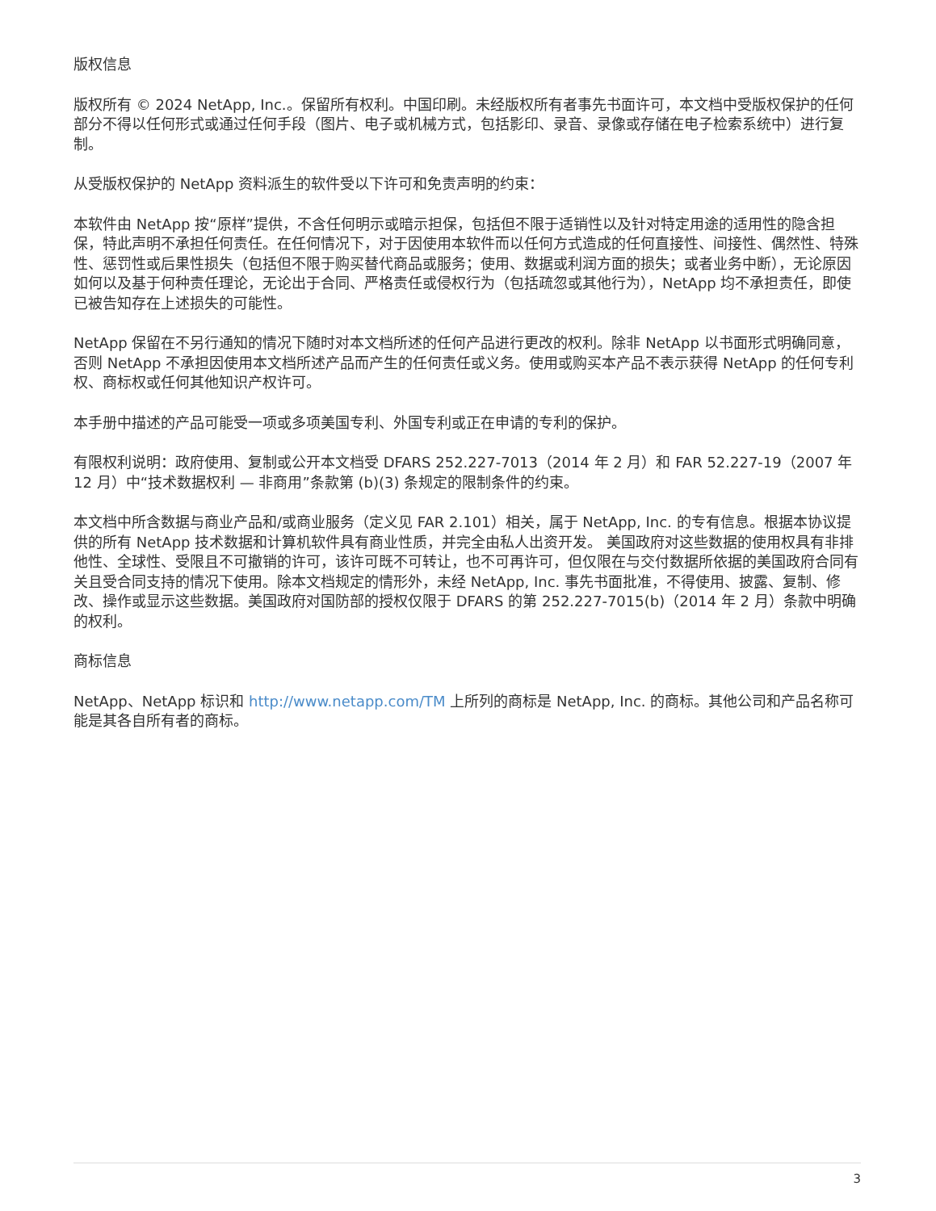版权信息
版权所有 © 2024 NetApp, Inc.。保留所有权利。中国印刷。未经版权所有者事先书面许可，本文档中受版权保护的任何部分不得以任何形式或通过任何手段（图片、电子或机械方式，包括影印、录音、录像或存储在电子检索系统中）进行复制。
从受版权保护的 NetApp 资料派生的软件受以下许可和免责声明的约束：
本软件由 NetApp 按“原样”提供，不含任何明示或暗示担保，包括但不限于适销性以及针对特定用途的适用性的隐含担保，特此声明不承担任何责任。在任何情况下，对于因使用本软件而以任何方式造成的任何直接性、间接性、偶然性、特殊性、惩罚性或后果性损失（包括但不限于购买替代商品或服务；使用、数据或利润方面的损失；或者业务中断），无论原因如何以及基于何种责任理论，无论出于合同、严格责任或侵权行为（包括疏忽或其他行为），NetApp 均不承担责任，即使已被告知存在上述损失的可能性。
NetApp 保留在不另行通知的情况下随时对本文档所述的任何产品进行更改的权利。除非 NetApp 以书面形式明确同意，否则 NetApp 不承担因使用本文档所述产品而产生的任何责任或义务。使用或购买本产品不表示获得 NetApp 的任何专利权、商标权或任何其他知识产权许可。
本手册中描述的产品可能受一项或多项美国专利、外国专利或正在申请的专利的保护。
有限权利说明：政府使用、复制或公开本文档受 DFARS 252.227-7013（2014 年 2 月）和 FAR 52.227-19（2007 年 12 月）中“技术数据权利 — 非商用”条款第 (b)(3) 条规定的限制条件的约束。
本文档中所含数据与商业产品和/或商业服务（定义见 FAR 2.101）相关，属于 NetApp, Inc. 的专有信息。根据本协议提供的所有 NetApp 技术数据和计算机软件具有商业性质，并完全由私人出资开发。 美国政府对这些数据的使用权具有非排他性、全球性、受限且不可撤销的许可，该许可既不可转让，也不可再许可，但仅限在与交付数据所依据的美国政府合同有关且受合同支持的情况下使用。除本文档规定的情形外，未经 NetApp, Inc. 事先书面批准，不得使用、披露、复制、修改、操作或显示这些数据。美国政府对国防部的授权仅限于 DFARS 的第 252.227-7015(b)（2014 年 2 月）条款中明确的权利。
商标信息
NetApp、NetApp 标识和 http://www.netapp.com/TM 上所列的商标是 NetApp, Inc. 的商标。其他公司和产品名称可能是其各自所有者的商标。
3